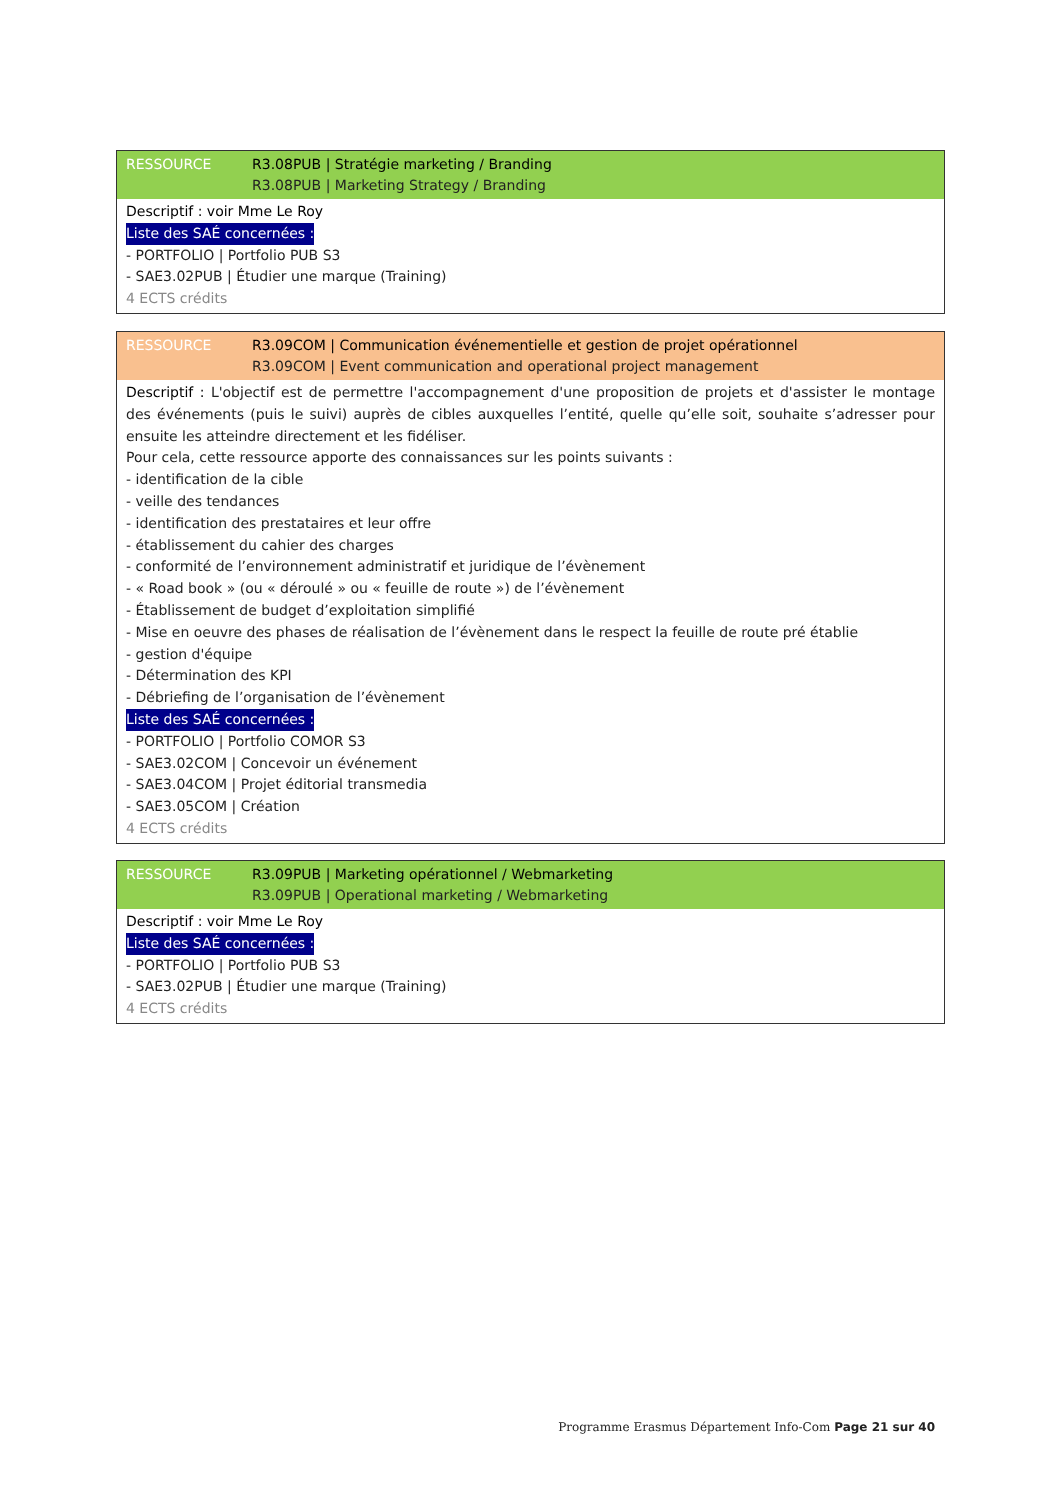RESSOURCE R3.08PUB | Stratégie marketing / Branding
R3.08PUB | Marketing Strategy / Branding
Descriptif : voir Mme Le Roy
Liste des SAÉ concernées :
- PORTFOLIO | Portfolio PUB S3
- SAE3.02PUB | Étudier une marque (Training)
4 ECTS crédits
RESSOURCE R3.09COM | Communication événementielle et gestion de projet opérationnel
R3.09COM | Event communication and operational project management
Descriptif : L'objectif est de permettre l'accompagnement d'une proposition de projets et d'assister le montage des événements (puis le suivi) auprès de cibles auxquelles l’entité, quelle qu’elle soit, souhaite s’adresser pour ensuite les atteindre directement et les fidéliser.
Pour cela, cette ressource apporte des connaissances sur les points suivants :
- identification de la cible
- veille des tendances
- identification des prestataires et leur offre
- établissement du cahier des charges
- conformité de l’environnement administratif et juridique de l’évènement
- « Road book » (ou « déroulé » ou « feuille de route ») de l’évènement
- Établissement de budget d’exploitation simplifié
- Mise en oeuvre des phases de réalisation de l’évènement dans le respect la feuille de route pré établie
- gestion d'équipe
- Détermination des KPI
- Débriefing de l’organisation de l’évènement
Liste des SAÉ concernées :
- PORTFOLIO | Portfolio COMOR S3
- SAE3.02COM | Concevoir un événement
- SAE3.04COM | Projet éditorial transmedia
- SAE3.05COM | Création
4 ECTS crédits
RESSOURCE R3.09PUB | Marketing opérationnel / Webmarketing
R3.09PUB | Operational marketing / Webmarketing
Descriptif : voir Mme Le Roy
Liste des SAÉ concernées :
- PORTFOLIO | Portfolio PUB S3
- SAE3.02PUB | Étudier une marque (Training)
4 ECTS crédits
Programme Erasmus Département Info-Com Page 21 sur 40